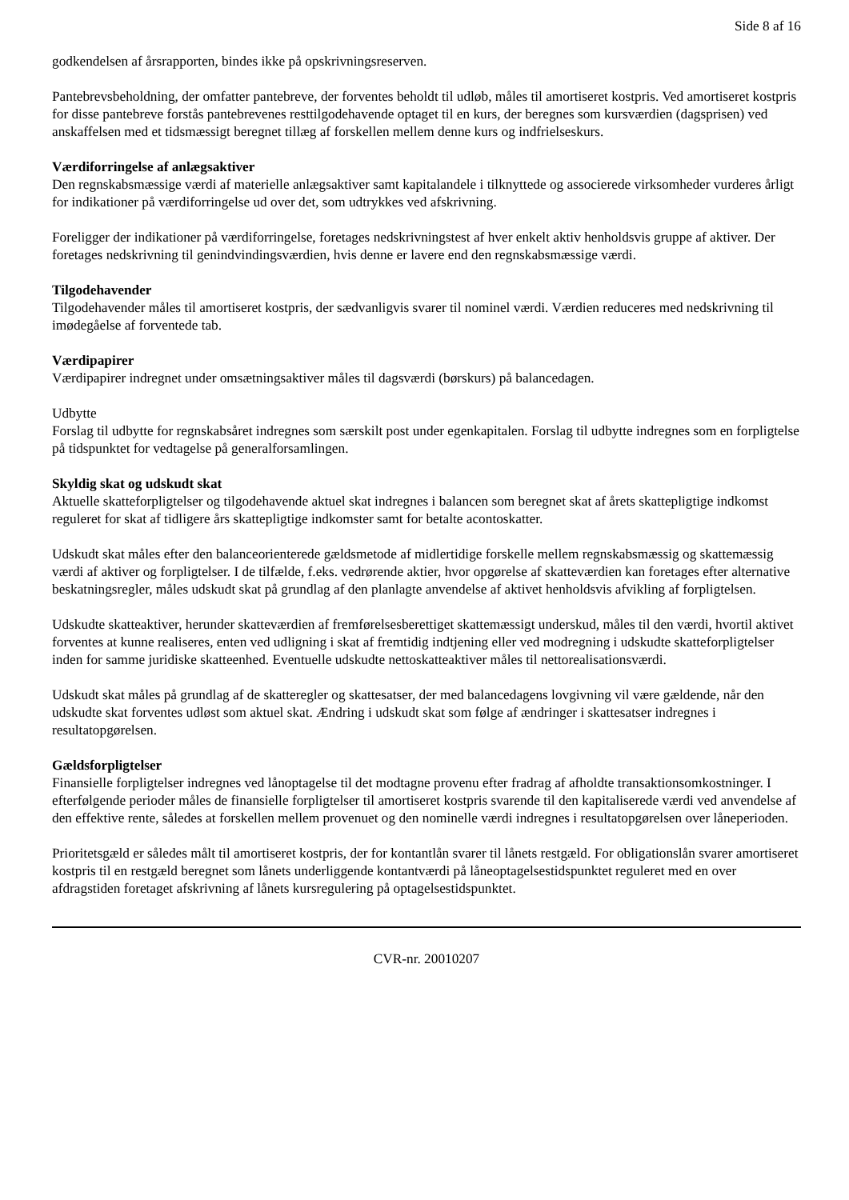Side 8 af 16
godkendelsen af årsrapporten, bindes ikke på opskrivningsreserven.
Pantebrevsbeholdning, der omfatter pantebreve, der forventes beholdt til udløb, måles til amortiseret kostpris. Ved amortiseret kostpris for disse pantebreve forstås pantebrevenes resttilgodehavende optaget til en kurs, der beregnes som kursværdien (dagsprisen) ved anskaffelsen med et tidsmæssigt beregnet tillæg af forskellen mellem denne kurs og indfrielseskurs.
Værdiforringelse af anlægsaktiver
Den regnskabsmæssige værdi af materielle anlægsaktiver samt kapitalandele i tilknyttede og associerede virksomheder vurderes årligt for indikationer på værdiforringelse ud over det, som udtrykkes ved afskrivning.
Foreligger der indikationer på værdiforringelse, foretages nedskrivningstest af hver enkelt aktiv henholdsvis gruppe af aktiver. Der foretages nedskrivning til genindvindingsværdien, hvis denne er lavere end den regnskabsmæssige værdi.
Tilgodehavender
Tilgodehavender måles til amortiseret kostpris, der sædvanligvis svarer til nominel værdi. Værdien reduceres med nedskrivning til imødegåelse af forventede tab.
Værdipapirer
Værdipapirer indregnet under omsætningsaktiver måles til dagsværdi (børskurs) på balancedagen.
Udbytte
Forslag til udbytte for regnskabsåret indregnes som særskilt post under egenkapitalen. Forslag til udbytte indregnes som en forpligtelse på tidspunktet for vedtagelse på generalforsamlingen.
Skyldig skat og udskudt skat
Aktuelle skatteforpligtelser og tilgodehavende aktuel skat indregnes i balancen som beregnet skat af årets skattepligtige indkomst reguleret for skat af tidligere års skattepligtige indkomster samt for betalte acontoskatter.
Udskudt skat måles efter den balanceorienterede gældsmetode af midlertidige forskelle mellem regnskabsmæssig og skattemæssig værdi af aktiver og forpligtelser. I de tilfælde, f.eks. vedrørende aktier, hvor opgørelse af skatteværdien kan foretages efter alternative beskatningsregler, måles udskudt skat på grundlag af den planlagte anvendelse af aktivet henholdsvis afvikling af forpligtelsen.
Udskudte skatteaktiver, herunder skatteværdien af fremførelsesberettiget skattemæssigt underskud, måles til den værdi, hvortil aktivet forventes at kunne realiseres, enten ved udligning i skat af fremtidig indtjening eller ved modregning i udskudte skatteforpligtelser inden for samme juridiske skatteenhed. Eventuelle udskudte nettoskatteaktiver måles til nettorealisationsværdi.
Udskudt skat måles på grundlag af de skatteregler og skattesatser, der med balancedagens lovgivning vil være gældende, når den udskudte skat forventes udløst som aktuel skat. Ændring i udskudt skat som følge af ændringer i skattesatser indregnes i resultatopgørelsen.
Gældsforpligtelser
Finansielle forpligtelser indregnes ved lånoptagelse til det modtagne provenu efter fradrag af afholdte transaktionsomkostninger. I efterfølgende perioder måles de finansielle forpligtelser til amortiseret kostpris svarende til den kapitaliserede værdi ved anvendelse af den effektive rente, således at forskellen mellem provenuet og den nominelle værdi indregnes i resultatopgørelsen over låneperioden.
Prioritetsgæld er således målt til amortiseret kostpris, der for kontantlån svarer til lånets restgæld. For obligationslån svarer amortiseret kostpris til en restgæld beregnet som lånets underliggende kontantværdi på låneoptagelsestidspunktet reguleret med en over afdragstiden foretaget afskrivning af lånets kursregulering på optagelsestidspunktet.
CVR-nr. 20010207